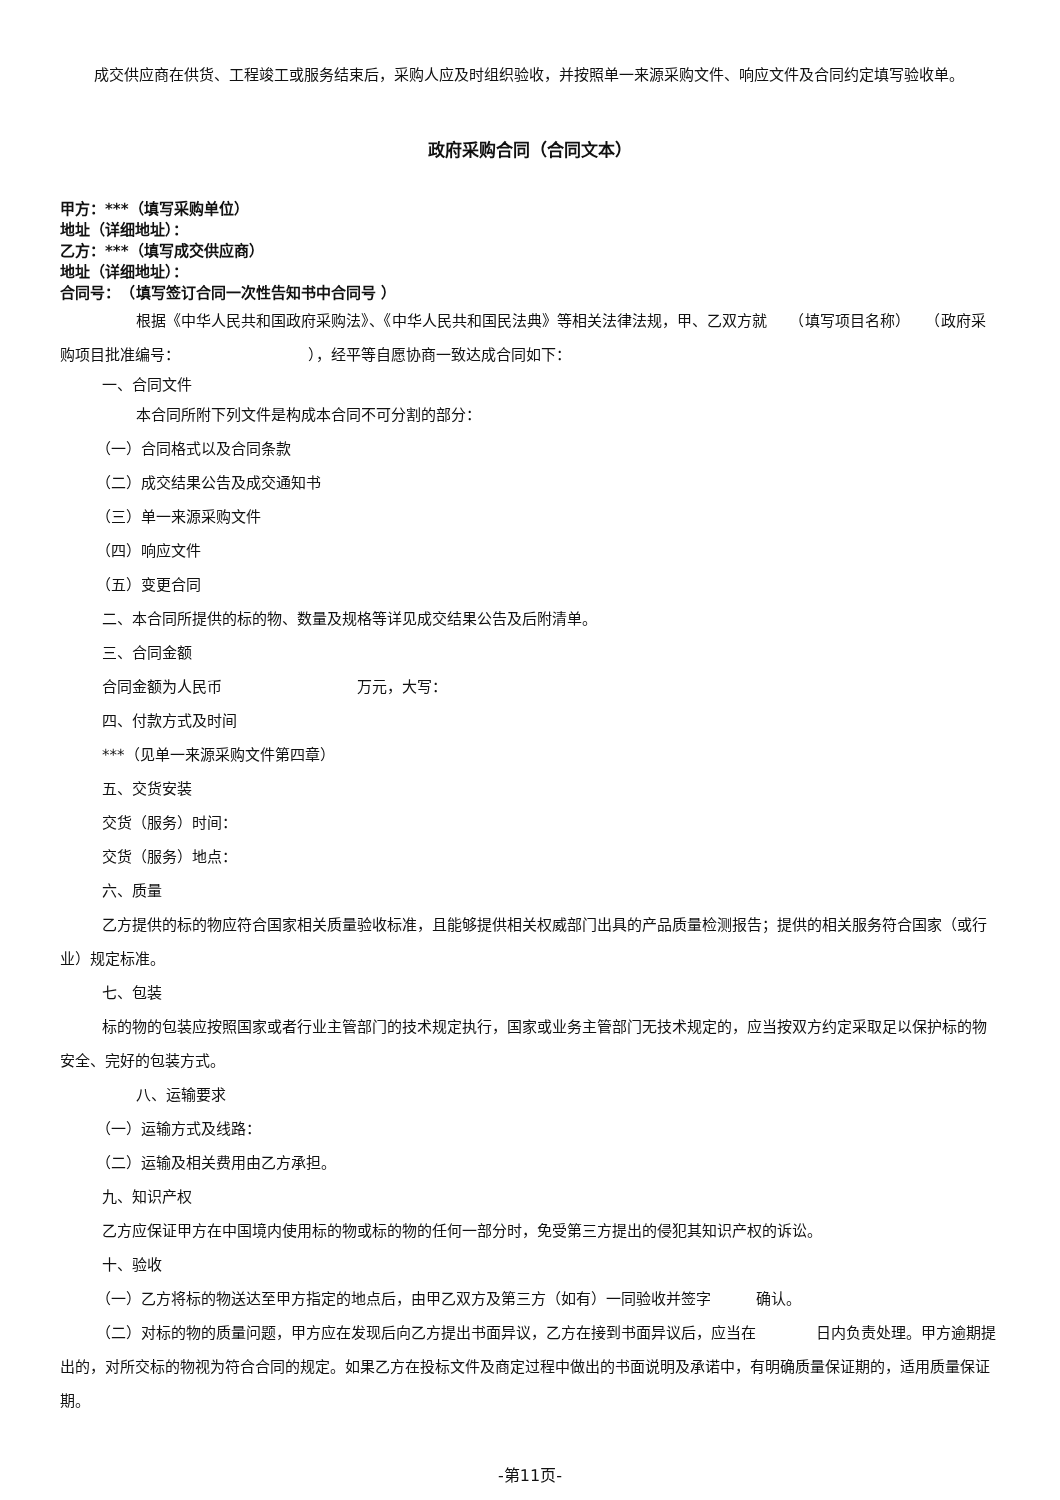成交供应商在供货、工程竣工或服务结束后，采购人应及时组织验收，并按照单一来源采购文件、响应文件及合同约定填写验收单。
政府采购合同（合同文本）
甲方：***（填写采购单位）
地址（详细地址）：
乙方：***（填写成交供应商）
地址（详细地址）：
合同号：　（填写签订合同一次性告知书中合同号 ）
根据《中华人民共和国政府采购法》、《中华人民共和国民法典》等相关法律法规，甲、乙双方就　　（填写项目名称）　　（政府采购项目批准编号：　　　　　　　　　），经平等自愿协商一致达成合同如下：
一、合同文件
本合同所附下列文件是构成本合同不可分割的部分：
（一）合同格式以及合同条款
（二）成交结果公告及成交通知书
（三）单一来源采购文件
（四）响应文件
（五）变更合同
二、本合同所提供的标的物、数量及规格等详见成交结果公告及后附清单。
三、合同金额
合同金额为人民币　　　　　　　　　万元，大写：
四、付款方式及时间
***（见单一来源采购文件第四章）
五、交货安装
交货（服务）时间：
交货（服务）地点：
六、质量
乙方提供的标的物应符合国家相关质量验收标准，且能够提供相关权威部门出具的产品质量检测报告；提供的相关服务符合国家（或行业）规定标准。
七、包装
标的物的包装应按照国家或者行业主管部门的技术规定执行，国家或业务主管部门无技术规定的，应当按双方约定采取足以保护标的物安全、完好的包装方式。
八、运输要求
（一）运输方式及线路：
（二）运输及相关费用由乙方承担。
九、知识产权
乙方应保证甲方在中国境内使用标的物或标的物的任何一部分时，免受第三方提出的侵犯其知识产权的诉讼。
十、验收
（一）乙方将标的物送达至甲方指定的地点后，由甲乙双方及第三方（如有）一同验收并签字　　　确认。
（二）对标的物的质量问题，甲方应在发现后向乙方提出书面异议，乙方在接到书面异议后，应当在　　　　日内负责处理。甲方逾期提出的，对所交标的物视为符合合同的规定。如果乙方在投标文件及商定过程中做出的书面说明及承诺中，有明确质量保证期的，适用质量保证期。
-第11页-